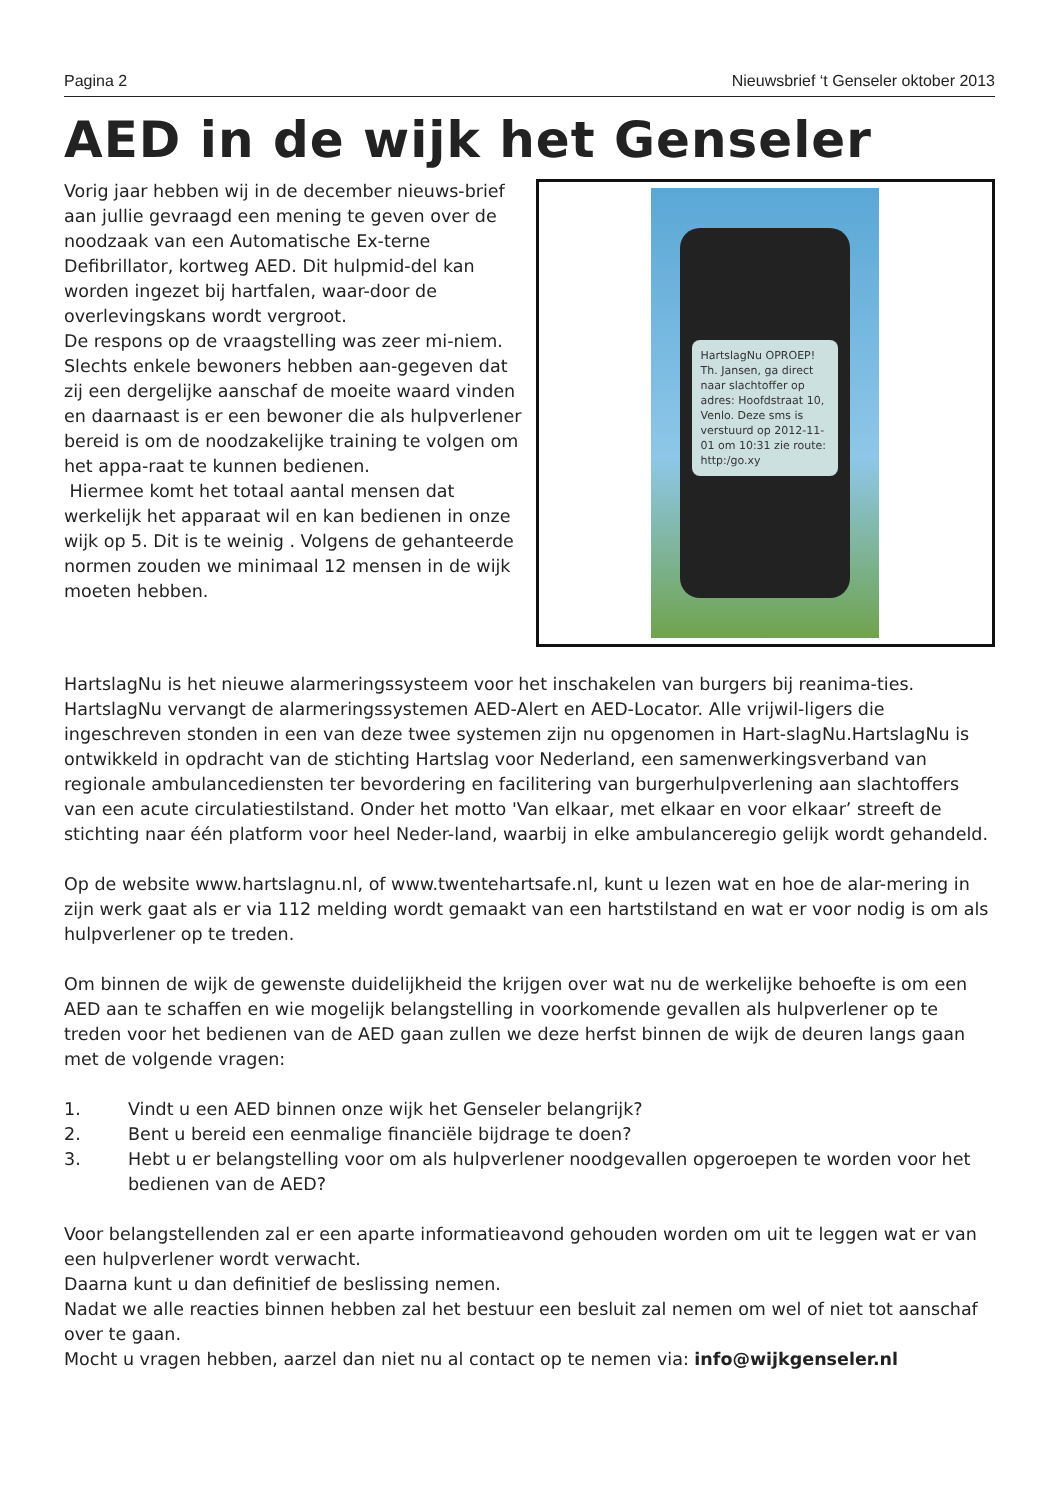Pagina 2 Nieuwsbrief ‘t Genseler oktober 2013
AED in de wijk het Genseler
Vorig jaar hebben wij in de december nieuws-brief aan jullie gevraagd een mening te geven over de noodzaak van een Automatische Ex-terne Defibrillator, kortweg AED. Dit hulpmid-del kan worden ingezet bij hartfalen, waar-door de overlevingskans wordt vergroot.
De respons op de vraagstelling was zeer mi-niem. Slechts enkele bewoners hebben aan-gegeven dat zij een dergelijke aanschaf de moeite waard vinden en daarnaast is er een bewoner die als hulpverlener bereid is om de noodzakelijke training te volgen om het appa-raat te kunnen bedienen.
Hiermee komt het totaal aantal mensen dat werkelijk het apparaat wil en kan bedienen in onze wijk op 5. Dit is te weinig . Volgens de gehanteerde normen zouden we minimaal 12 mensen in de wijk moeten hebben.
HartslagNu OPROEP! Th. Jansen, ga direct naar slachtoffer op adres: Hoofdstraat 10, Venlo. Deze sms is verstuurd op 2012-11-01 om 10:31 zie route: http:/go.xy
HartslagNu is het nieuwe alarmeringssysteem voor het inschakelen van burgers bij reanima-ties. HartslagNu vervangt de alarmeringssystemen AED-Alert en AED-Locator. Alle vrijwil-ligers die ingeschreven stonden in een van deze twee systemen zijn nu opgenomen in Hart-slagNu.HartslagNu is ontwikkeld in opdracht van de stichting Hartslag voor Nederland, een samenwerkingsverband van regionale ambulancediensten ter bevordering en facilitering van burgerhulpverlening aan slachtoffers van een acute circulatiestilstand. Onder het motto 'Van elkaar, met elkaar en voor elkaar’ streeft de stichting naar één platform voor heel Neder-land, waarbij in elke ambulanceregio gelijk wordt gehandeld.
Op de website www.hartslagnu.nl, of www.twentehartsafe.nl, kunt u lezen wat en hoe de alar-mering in zijn werk gaat als er via 112 melding wordt gemaakt van een hartstilstand en wat er voor nodig is om als hulpverlener op te treden.
Om binnen de wijk de gewenste duidelijkheid the krijgen over wat nu de werkelijke behoefte is om een AED aan te schaffen en wie mogelijk belangstelling in voorkomende gevallen als hulpverlener op te treden voor het bedienen van de AED gaan zullen we deze herfst binnen de wijk de deuren langs gaan met de volgende vragen:
1. Vindt u een AED binnen onze wijk het Genseler belangrijk?
2. Bent u bereid een eenmalige financiële bijdrage te doen?
3. Hebt u er belangstelling voor om als hulpverlener noodgevallen opgeroepen te worden voor het bedienen van de AED?
Voor belangstellenden zal er een aparte informatieavond gehouden worden om uit te leggen wat er van een hulpverlener wordt verwacht.
Daarna kunt u dan definitief de beslissing nemen.
Nadat we alle reacties binnen hebben zal het bestuur een besluit zal nemen om wel of niet tot aanschaf over te gaan.
Mocht u vragen hebben, aarzel dan niet nu al contact op te nemen via: info@wijkgenseler.nl